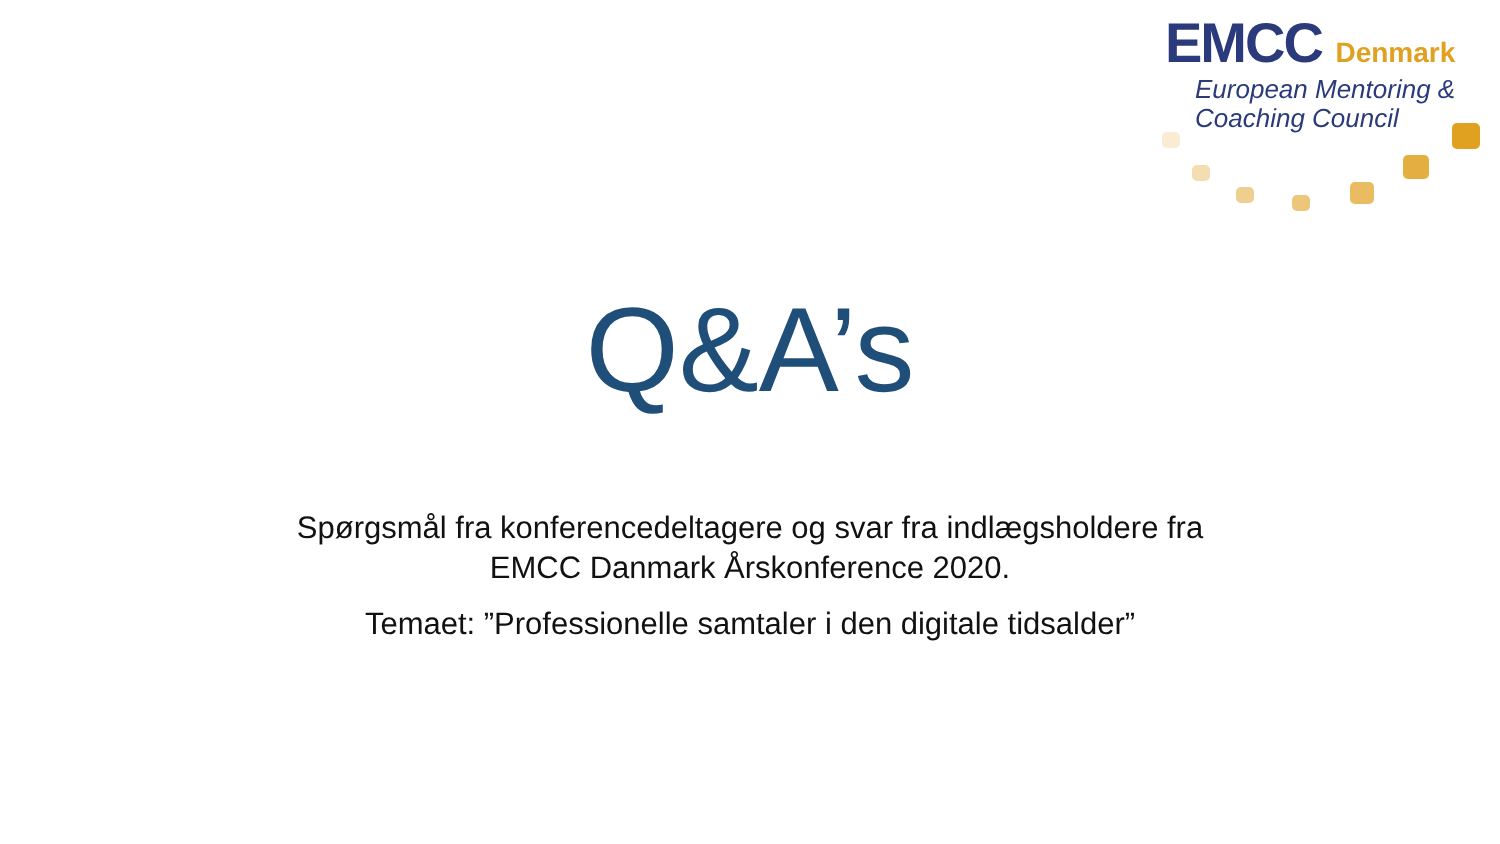EMCC Denmark
European Mentoring &
Coaching Council
Q&A’s
Spørgsmål fra konferencedeltagere og svar fra indlægsholdere fra
EMCC Danmark Årskonference 2020.
Temaet: ”Professionelle samtaler i den digitale tidsalder”